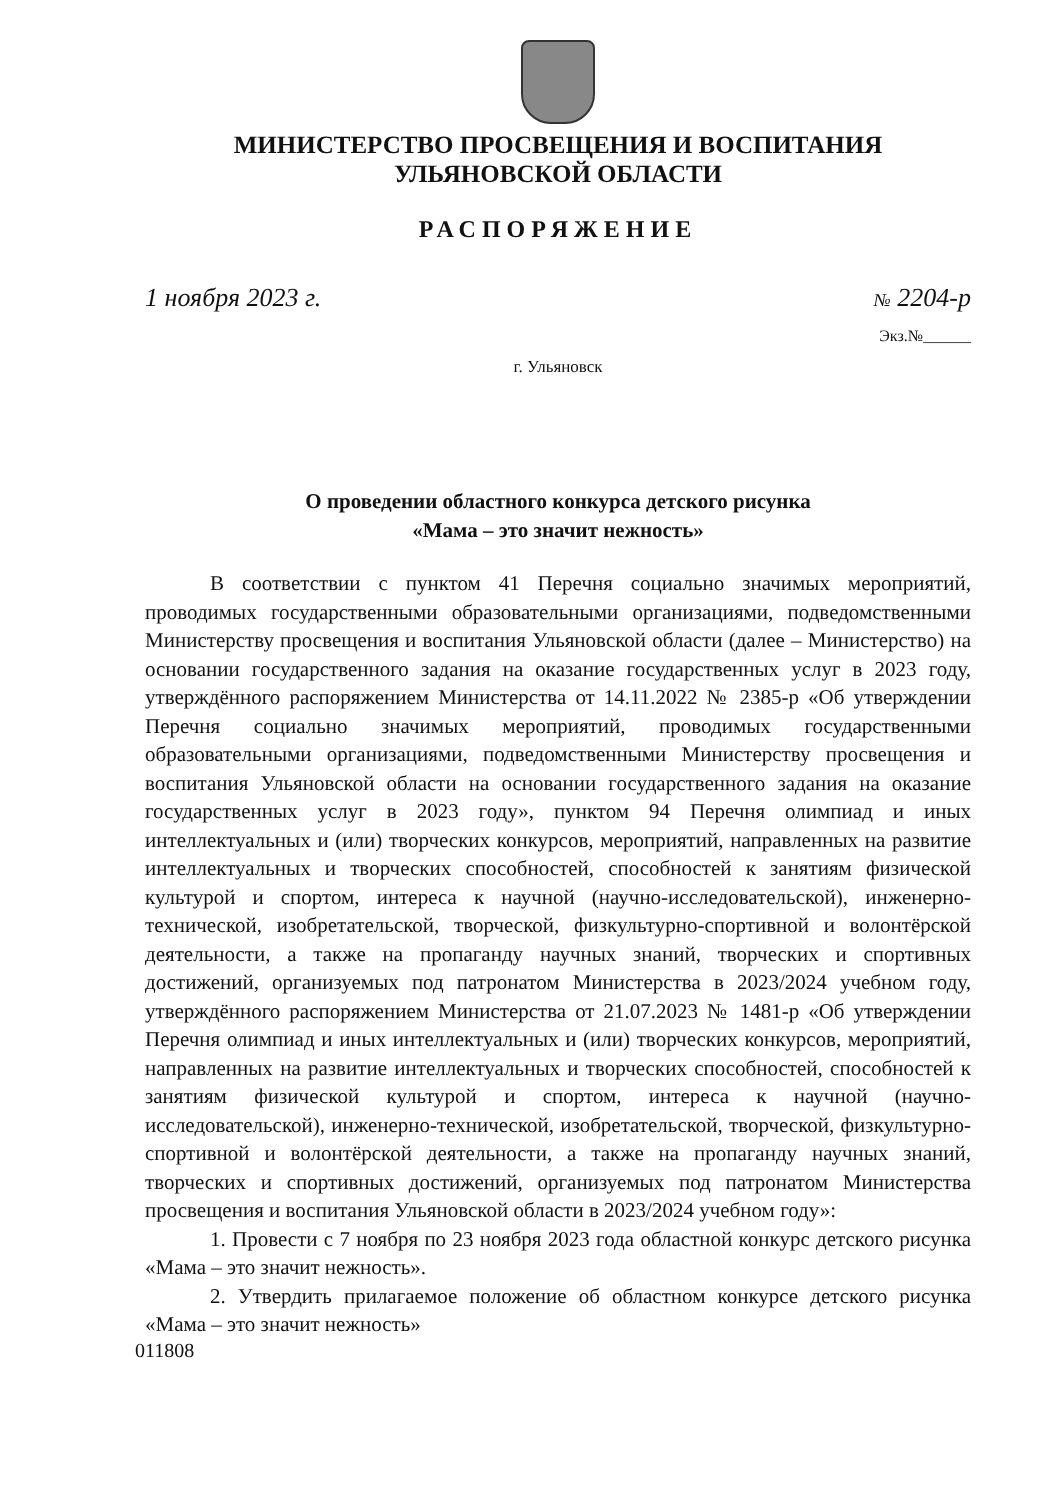МИНИСТЕРСТВО ПРОСВЕЩЕНИЯ И ВОСПИТАНИЯ
УЛЬЯНОВСКОЙ ОБЛАСТИ
РАСПОРЯЖЕНИЕ
1 ноября 2023 г.
№ 2204-р
Экз.№______
г. Ульяновск
О проведении областного конкурса детского рисунка
«Мама – это значит нежность»
В соответствии с пунктом 41 Перечня социально значимых мероприятий, проводимых государственными образовательными организациями, подведомственными Министерству просвещения и воспитания Ульяновской области (далее – Министерство) на основании государственного задания на оказание государственных услуг в 2023 году, утверждённого распоряжением Министерства от 14.11.2022 № 2385-р «Об утверждении Перечня социально значимых мероприятий, проводимых государственными образовательными организациями, подведомственными Министерству просвещения и воспитания Ульяновской области на основании государственного задания на оказание государственных услуг в 2023 году», пунктом 94 Перечня олимпиад и иных интеллектуальных и (или) творческих конкурсов, мероприятий, направленных на развитие интеллектуальных и творческих способностей, способностей к занятиям физической культурой и спортом, интереса к научной (научно-исследовательской), инженерно-технической, изобретательской, творческой, физкультурно-спортивной и волонтёрской деятельности, а также на пропаганду научных знаний, творческих и спортивных достижений, организуемых под патронатом Министерства в 2023/2024 учебном году, утверждённого распоряжением Министерства от 21.07.2023 № 1481-р «Об утверждении Перечня олимпиад и иных интеллектуальных и (или) творческих конкурсов, мероприятий, направленных на развитие интеллектуальных и творческих способностей, способностей к занятиям физической культурой и спортом, интереса к научной (научно-исследовательской), инженерно-технической, изобретательской, творческой, физкультурно-спортивной и волонтёрской деятельности, а также на пропаганду научных знаний, творческих и спортивных достижений, организуемых под патронатом Министерства просвещения и воспитания Ульяновской области в 2023/2024 учебном году»:
1. Провести с 7 ноября по 23 ноября 2023 года областной конкурс детского рисунка «Мама – это значит нежность».
2. Утвердить прилагаемое положение об областном конкурсе детского рисунка «Мама – это значит нежность»
011808